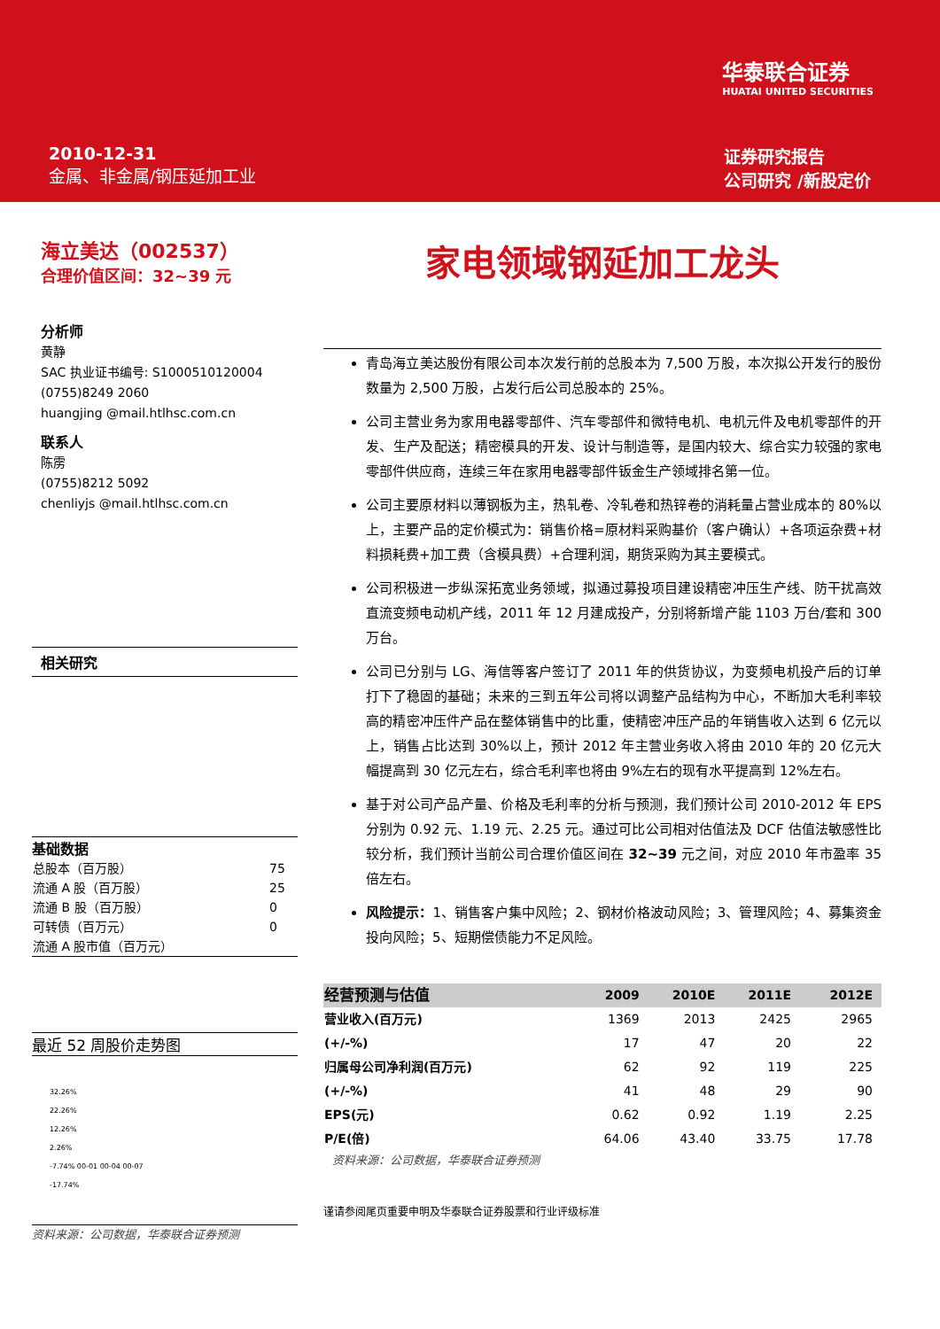华泰联合证券
HUATAI UNITED SECURITIES
2010-12-31
金属、非金属/钢压延加工业
证券研究报告
公司研究 /新股定价
海立美达（002537）
合理价值区间：32~39 元
分析师
黄静
SAC 执业证书编号: S1000510120004
(0755)8249 2060
huangjing @mail.htlhsc.com.cn
联系人
陈雳
(0755)8212 5092
chenliyjs @mail.htlhsc.com.cn
相关研究
基础数据
| 总股本（百万股） | 75 |
| 流通 A 股（百万股） | 25 |
| 流通 B 股（百万股） | 0 |
| 可转债（百万元） | 0 |
| 流通 A 股市值（百万元） | |
最近 52 周股价走势图
32.26%
22.26%
12.26%
2.26%
-7.74% 00-01 00-04 00-07
-17.74%
资料来源：公司数据，华泰联合证券预测
家电领域钢延加工龙头
青岛海立美达股份有限公司本次发行前的总股本为 7,500 万股，本次拟公开发行的股份数量为 2,500 万股，占发行后公司总股本的 25%。
公司主营业务为家用电器零部件、汽车零部件和微特电机、电机元件及电机零部件的开发、生产及配送；精密模具的开发、设计与制造等，是国内较大、综合实力较强的家电零部件供应商，连续三年在家用电器零部件钣金生产领域排名第一位。
公司主要原材料以薄钢板为主，热轧卷、冷轧卷和热锌卷的消耗量占营业成本的 80%以上，主要产品的定价模式为：销售价格=原材料采购基价（客户确认）+各项运杂费+材料损耗费+加工费（含模具费）+合理利润，期货采购为其主要模式。
公司积极进一步纵深拓宽业务领域，拟通过募投项目建设精密冲压生产线、防干扰高效直流变频电动机产线，2011 年 12 月建成投产，分别将新增产能 1103 万台/套和 300 万台。
公司已分别与 LG、海信等客户签订了 2011 年的供货协议，为变频电机投产后的订单打下了稳固的基础；未来的三到五年公司将以调整产品结构为中心，不断加大毛利率较高的精密冲压件产品在整体销售中的比重，使精密冲压产品的年销售收入达到 6 亿元以上，销售占比达到 30%以上，预计 2012 年主营业务收入将由 2010 年的 20 亿元大幅提高到 30 亿元左右，综合毛利率也将由 9%左右的现有水平提高到 12%左右。
基于对公司产品产量、价格及毛利率的分析与预测，我们预计公司 2010-2012 年 EPS 分别为 0.92 元、1.19 元、2.25 元。通过可比公司相对估值法及 DCF 估值法敏感性比较分析，我们预计当前公司合理价值区间在 32~39 元之间，对应 2010 年市盈率 35 倍左右。
风险提示：1、销售客户集中风险；2、钢材价格波动风险；3、管理风险；4、募集资金投向风险；5、短期偿债能力不足风险。
| 经营预测与估值 | 2009 | 2010E | 2011E | 2012E |
| --- | --- | --- | --- | --- |
| 营业收入(百万元) | 1369 | 2013 | 2425 | 2965 |
| (+/-%) | 17 | 47 | 20 | 22 |
| 归属母公司净利润(百万元) | 62 | 92 | 119 | 225 |
| (+/-%) | 41 | 48 | 29 | 90 |
| EPS(元) | 0.62 | 0.92 | 1.19 | 2.25 |
| P/E(倍) | 64.06 | 43.40 | 33.75 | 17.78 |
资料来源：公司数据，华泰联合证券预测
谨请参阅尾页重要申明及华泰联合证券股票和行业评级标准